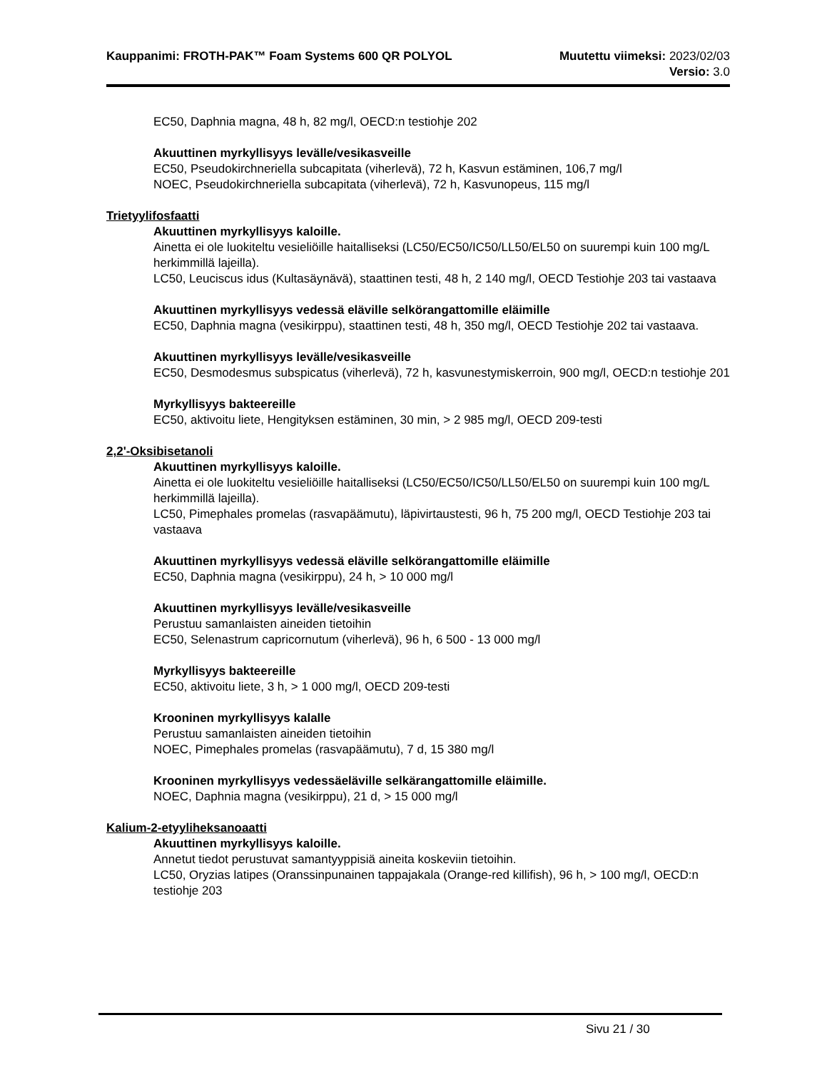Kauppanimi: FROTH-PAK™ Foam Systems 600 QR POLYOL Muutettu viimeksi: 2023/02/03
Versio: 3.0
EC50, Daphnia magna, 48 h, 82 mg/l, OECD:n testiohje 202
Akuuttinen myrkyllisyys levälle/vesikasveille
EC50, Pseudokirchneriella subcapitata (viherlevä), 72 h, Kasvun estäminen, 106,7 mg/l
NOEC, Pseudokirchneriella subcapitata (viherlevä), 72 h, Kasvunopeus, 115 mg/l
Trietyylifosfaatti
Akuuttinen myrkyllisyys kaloille.
Ainetta ei ole luokiteltu vesieliöille haitalliseksi (LC50/EC50/IC50/LL50/EL50 on suurempi kuin 100 mg/L herkimmillä lajeilla).
LC50, Leuciscus idus (Kultasäynävä), staattinen testi, 48 h, 2 140 mg/l, OECD Testiohje 203 tai vastaava
Akuuttinen myrkyllisyys vedessä eläville selkörangattomille eläimille
EC50, Daphnia magna (vesikirppu), staattinen testi, 48 h, 350 mg/l, OECD Testiohje 202 tai vastaava.
Akuuttinen myrkyllisyys levälle/vesikasveille
EC50, Desmodesmus subspicatus (viherlevä), 72 h, kasvunestymiskerroin, 900 mg/l, OECD:n testiohje 201
Myrkyllisyys bakteereille
EC50, aktivoitu liete, Hengityksen estäminen, 30 min, > 2 985 mg/l, OECD 209-testi
2,2'-Oksibisetanoli
Akuuttinen myrkyllisyys kaloille.
Ainetta ei ole luokiteltu vesieliöille haitalliseksi (LC50/EC50/IC50/LL50/EL50 on suurempi kuin 100 mg/L herkimmillä lajeilla).
LC50, Pimephales promelas (rasvapäämutu), läpivirtaustesti, 96 h, 75 200 mg/l, OECD Testiohje 203 tai vastaava
Akuuttinen myrkyllisyys vedessä eläville selkörangattomille eläimille
EC50, Daphnia magna (vesikirppu), 24 h, > 10 000 mg/l
Akuuttinen myrkyllisyys levälle/vesikasveille
Perustuu samanlaisten aineiden tietoihin
EC50, Selenastrum capricornutum (viherlevä), 96 h, 6 500 - 13 000 mg/l
Myrkyllisyys bakteereille
EC50, aktivoitu liete, 3 h, > 1 000 mg/l, OECD 209-testi
Krooninen myrkyllisyys kalalle
Perustuu samanlaisten aineiden tietoihin
NOEC, Pimephales promelas (rasvapäämutu), 7 d, 15 380 mg/l
Krooninen myrkyllisyys vedessäeläville selkärangattomille eläimille.
NOEC, Daphnia magna (vesikirppu), 21 d, > 15 000 mg/l
Kalium-2-etyyliheksanoaatti
Akuuttinen myrkyllisyys kaloille.
Annetut tiedot perustuvat samantyyppisiä aineita koskeviin tietoihin.
LC50, Oryzias latipes (Oranssinpunainen tappajakala (Orange-red killifish), 96 h, > 100 mg/l, OECD:n testiohje 203
Sivu 21 / 30